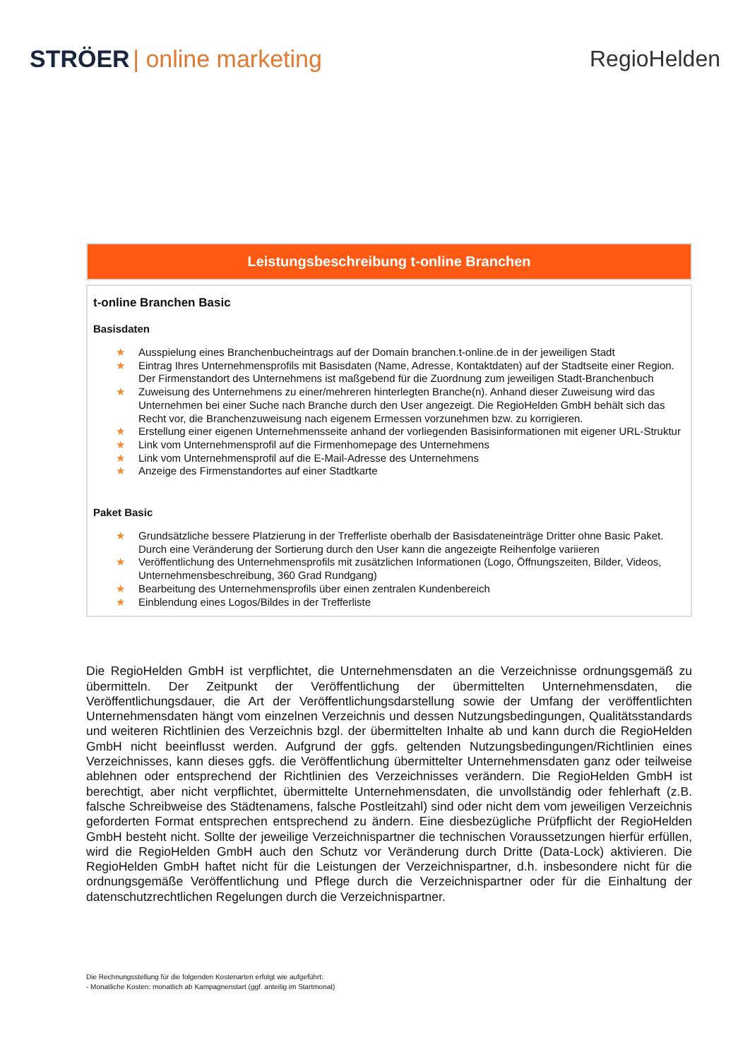STRÖER | online marketing RegioHelden
Leistungsbeschreibung t-online Branchen
t-online Branchen Basic
Basisdaten
★ Ausspielung eines Branchenbucheintrags auf der Domain branchen.t-online.de in der jeweiligen Stadt
★ Eintrag Ihres Unternehmensprofils mit Basisdaten (Name, Adresse, Kontaktdaten) auf der Stadtseite einer Region. Der Firmenstandort des Unternehmens ist maßgebend für die Zuordnung zum jeweiligen Stadt-Branchenbuch
★ Zuweisung des Unternehmens zu einer/mehreren hinterlegten Branche(n). Anhand dieser Zuweisung wird das Unternehmen bei einer Suche nach Branche durch den User angezeigt. Die RegioHelden GmbH behält sich das Recht vor, die Branchenzuweisung nach eigenem Ermessen vorzunehmen bzw. zu korrigieren.
★ Erstellung einer eigenen Unternehmensseite anhand der vorliegenden Basisinformationen mit eigener URL-Struktur
★ Link vom Unternehmensprofil auf die Firmenhomepage des Unternehmens
★ Link vom Unternehmensprofil auf die E-Mail-Adresse des Unternehmens
★ Anzeige des Firmenstandortes auf einer Stadtkarte
Paket Basic
★ Grundsätzliche bessere Platzierung in der Trefferliste oberhalb der Basisdateneinträge Dritter ohne Basic Paket. Durch eine Veränderung der Sortierung durch den User kann die angezeigte Reihenfolge variieren
★ Veröffentlichung des Unternehmensprofils mit zusätzlichen Informationen (Logo, Öffnungszeiten, Bilder, Videos, Unternehmensbeschreibung, 360 Grad Rundgang)
★ Bearbeitung des Unternehmensprofils über einen zentralen Kundenbereich
★ Einblendung eines Logos/Bildes in der Trefferliste
Die RegioHelden GmbH ist verpflichtet, die Unternehmensdaten an die Verzeichnisse ordnungsgemäß zu übermitteln. Der Zeitpunkt der Veröffentlichung der übermittelten Unternehmensdaten, die Veröffentlichungsdauer, die Art der Veröffentlichungsdarstellung sowie der Umfang der veröffentlichten Unternehmensdaten hängt vom einzelnen Verzeichnis und dessen Nutzungsbedingungen, Qualitätsstandards und weiteren Richtlinien des Verzeichnis bzgl. der übermittelten Inhalte ab und kann durch die RegioHelden GmbH nicht beeinflusst werden. Aufgrund der ggfs. geltenden Nutzungsbedingungen/Richtlinien eines Verzeichnisses, kann dieses ggfs. die Veröffentlichung übermittelter Unternehmensdaten ganz oder teilweise ablehnen oder entsprechend der Richtlinien des Verzeichnisses verändern. Die RegioHelden GmbH ist berechtigt, aber nicht verpflichtet, übermittelte Unternehmensdaten, die unvollständig oder fehlerhaft (z.B. falsche Schreibweise des Städtenamens, falsche Postleitzahl) sind oder nicht dem vom jeweiligen Verzeichnis geforderten Format entsprechen entsprechend zu ändern. Eine diesbezügliche Prüfpflicht der RegioHelden GmbH besteht nicht. Sollte der jeweilige Verzeichnispartner die technischen Voraussetzungen hierfür erfüllen, wird die RegioHelden GmbH auch den Schutz vor Veränderung durch Dritte (Data-Lock) aktivieren. Die RegioHelden GmbH haftet nicht für die Leistungen der Verzeichnispartner, d.h. insbesondere nicht für die ordnungsgemäße Veröffentlichung und Pflege durch die Verzeichnispartner oder für die Einhaltung der datenschutzrechtlichen Regelungen durch die Verzeichnispartner.
Die Rechnungsstellung für die folgenden Kostenarten erfolgt wie aufgeführt:
- Monatliche Kosten: monatlich ab Kampagnenstart (ggf. anteilig im Startmonat)